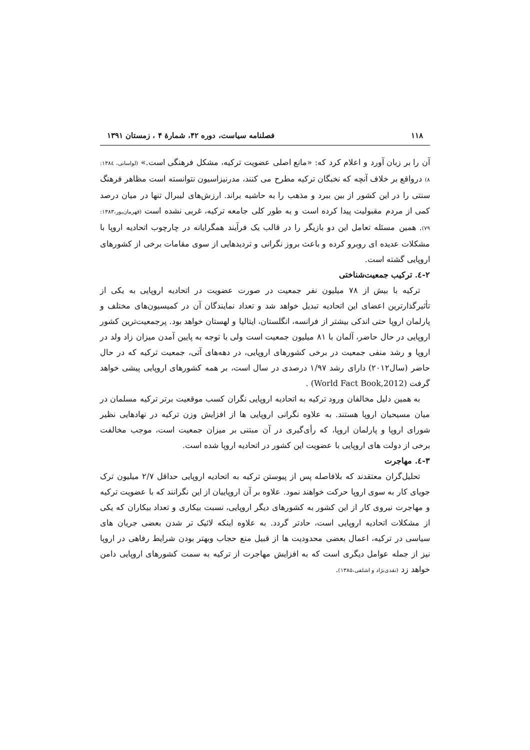۱۱۸ فصلنامه سیاست، دوره ۴۲، شمارهٔ ۴ ، زمستان ۱۳۹۱
آن را بر زبان آورد و اعلام کرد که: «مانع اصلی عضویت ترکیه، مشکل فرهنگی است.» (لواسانی، ۱۳۸٤: ۸) درواقع بر خلاف آنچه که نخبگان ترکیه مطرح می کنند، مدرنیزاسیون نتوانسته است مظاهر فرهنگ سنتی را در این کشور از بین ببرد و مذهب را به حاشیه براند. ارزش‌های لیبرال تنها در میان درصد کمی از مردم مقبولیت پیدا کرده است و به طور کلی جامعه ترکیه، غربی نشده است (قهرمان‌پور،۱۳۸۳: ۷۹). همین مسئله تعامل این دو بازیگر را در قالب یک فرآیند همگرایانه در چارچوب اتحادیه اروپا با مشکلات عدیده ای روبرو کرده و باعث بروز نگرانی و تردیدهایی از سوی مقامات برخی از کشورهای اروپایی گشته است.
۲-٤. ترکیب جمعیت‌شناختی
ترکیه با بیش از ۷۸ میلیون نفر جمعیت در صورت عضویت در اتحادیه اروپایی به یکی از تأثیرگذارترین اعضای این اتحادیه تبدیل خواهد شد و تعداد نمایندگان آن در کمیسیون‌های مختلف و پارلمان اروپا حتی اندکی بیشتر از فرانسه، انگلستان، ایتالیا و لهستان خواهد بود. پرجمعیت‌ترین کشور اروپایی در حال حاضر، آلمان با ۸۱ میلیون جمعیت است ولی با توجه به پایین آمدن میزان زاد ولد در اروپا و رشد منفی جمعیت در برخی کشورهای اروپایی، در دهه‌های آتی، جمعیت ترکیه که در حال حاضر (سال۲۰۱۲) دارای رشد ۱/۹۷ درصدی در سال است، بر همه کشورهای اروپایی پیشی خواهد گرفت (World Fact Book,2012) .
به همین دلیل مخالفان ورود ترکیه به اتحادیه اروپایی نگران کسب موقعیت برتر ترکیه مسلمان در میان مسیحیان اروپا هستند. به علاوه نگرانی اروپایی ها از افزایش وزن ترکیه در نهادهایی نظیر شورای اروپا و پارلمان اروپا، که رأی‌گیری در آن مبتنی بر میزان جمعیت است، موجب مخالفت برخی از دولت های اروپایی با عضویت این کشور در اتحادیه اروپا شده است.
۳-٤. مهاجرت
تحلیل‌گران معتقدند که بلافاصله پس از پیوستن ترکیه به اتحادیه اروپایی حداقل ۲/۷ میلیون ترک جویای کار به سوی اروپا حرکت خواهند نمود. علاوه بر آن اروپاییان از این نگرانند که با عضویت ترکیه و مهاجرت نیروی کار از این کشور به کشورهای دیگر اروپایی، نسبت بیکاری و تعداد بیکاران که یکی از مشکلات اتحادیه اروپایی است، حادتر گردد. به علاوه اینکه لائیک تر شدن بعضی جریان های سیاسی در ترکیه، اعمال بعضی محدودیت ها از قبیل منع حجاب وبهتر بودن شرایط رفاهی در اروپا نیز از جمله عوامل دیگری است که به افزایش مهاجرت از ترکیه به سمت کشورهای اروپایی دامن خواهد زد (نقدی‌نژاد و اشلقی،۱۳۸۵).